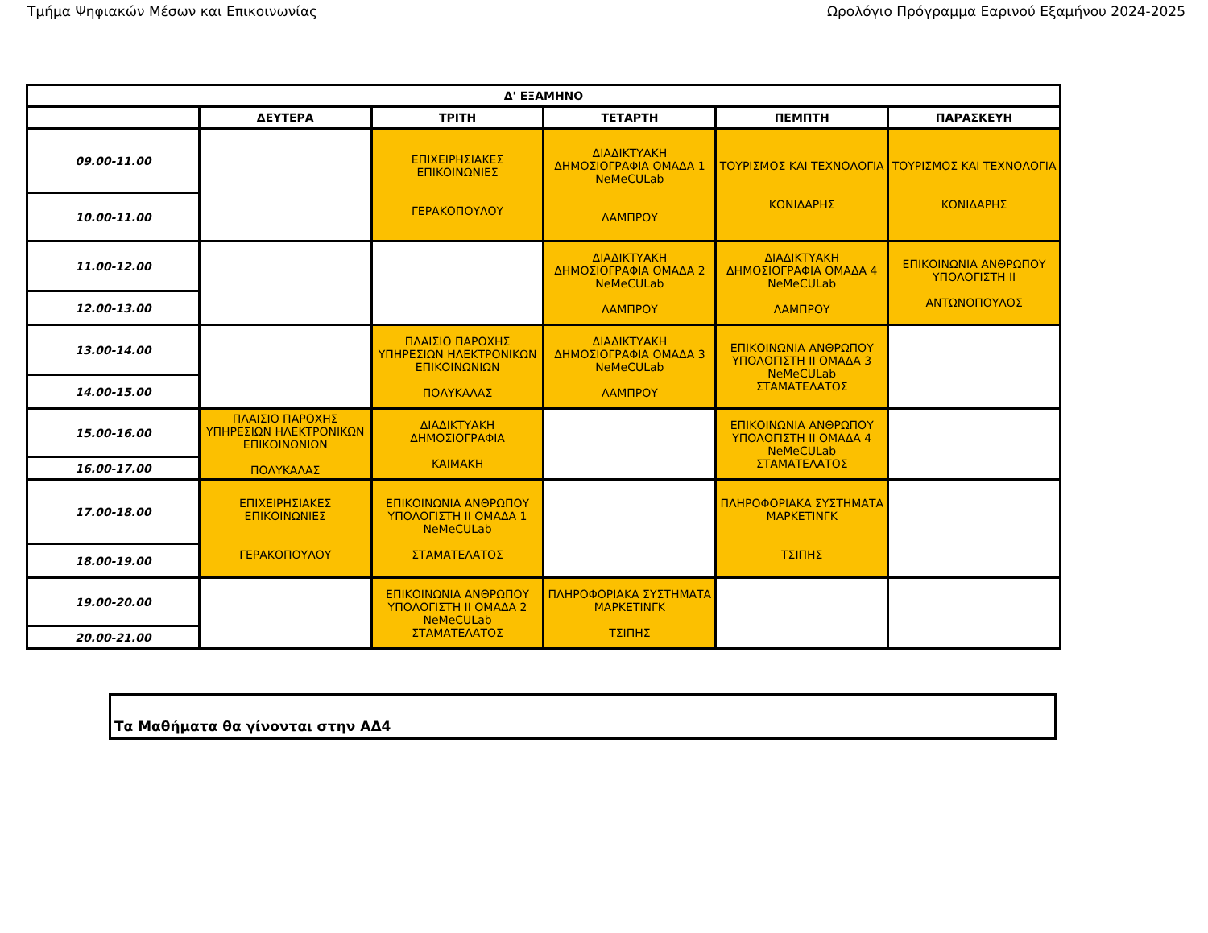Τμήμα Ψηφιακών Μέσων και Επικοινωνίας Ωρολόγιο Πρόγραμμα Εαρινού Εξαμήνου 2024-2025
| Δ' ΕΞΑΜΗΝΟ | | | | | |
| --- | --- | --- | --- | --- | --- |
| | ΔΕΥΤΕΡΑ | ΤΡΙΤΗ | ΤΕΤΑΡΤΗ | ΠΕΜΠΤΗ | ΠΑΡΑΣΚΕΥΗ |
| 09.00-11.00 | | ΕΠΙΧΕΙΡΗΣΙΑΚΕΣ ΕΠΙΚΟΙΝΩΝΙΕΣ ΓΕΡΑΚΟΠΟΥΛΟΥ | ΔΙΑΔΙΚΤΥΑΚΗ ΔΗΜΟΣΙΟΓΡΑΦΙΑ ΟΜΑΔΑ 1 NeMeCULab ΛΑΜΠΡΟΥ | ΤΟΥΡΙΣΜΟΣ ΚΑΙ ΤΕΧΝΟΛΟΓΙΑ ΚΟΝΙΔΑΡΗΣ | ΤΟΥΡΙΣΜΟΣ ΚΑΙ ΤΕΧΝΟΛΟΓΙΑ ΚΟΝΙΔΑΡΗΣ |
| 10.00-11.00 | | | | | |
| 11.00-12.00 | | | ΔΙΑΔΙΚΤΥΑΚΗ ΔΗΜΟΣΙΟΓΡΑΦΙΑ ΟΜΑΔΑ 2 NeMeCULab ΛΑΜΠΡΟΥ | ΔΙΑΔΙΚΤΥΑΚΗ ΔΗΜΟΣΙΟΓΡΑΦΙΑ ΟΜΑΔΑ 4 NeMeCULab ΛΑΜΠΡΟΥ | ΕΠΙΚΟΙΝΩΝΙΑ ΑΝΘΡΩΠΟΥ ΥΠΟΛΟΓΙΣΤΗ ΙΙ ΑΝΤΩΝΟΠΟΥΛΟΣ |
| 12.00-13.00 | | | | | |
| 13.00-14.00 | | ΠΛΑΙΣΙΟ ΠΑΡΟΧΗΣ ΥΠΗΡΕΣΙΩΝ ΗΛΕΚΤΡΟΝΙΚΩΝ ΕΠΙΚΟΙΝΩΝΙΩΝ ΠΟΛΥΚΑΛΑΣ | ΔΙΑΔΙΚΤΥΑΚΗ ΔΗΜΟΣΙΟΓΡΑΦΙΑ ΟΜΑΔΑ 3 NeMeCULab ΛΑΜΠΡΟΥ | ΕΠΙΚΟΙΝΩΝΙΑ ΑΝΘΡΩΠΟΥ ΥΠΟΛΟΓΙΣΤΗ ΙΙ ΟΜΑΔΑ 3 NeMeCULab ΣΤΑΜΑΤΕΛΑΤΟΣ | |
| 14.00-15.00 | | | | | |
| 15.00-16.00 | ΠΛΑΙΣΙΟ ΠΑΡΟΧΗΣ ΥΠΗΡΕΣΙΩΝ ΗΛΕΚΤΡΟΝΙΚΩΝ ΕΠΙΚΟΙΝΩΝΙΩΝ ΠΟΛΥΚΑΛΑΣ | ΔΙΑΔΙΚΤΥΑΚΗ ΔΗΜΟΣΙΟΓΡΑΦΙΑ ΚΑΙΜΑΚΗ | | ΕΠΙΚΟΙΝΩΝΙΑ ΑΝΘΡΩΠΟΥ ΥΠΟΛΟΓΙΣΤΗ ΙΙ ΟΜΑΔΑ 4 NeMeCULab ΣΤΑΜΑΤΕΛΑΤΟΣ | |
| 16.00-17.00 | | | | | |
| 17.00-18.00 | ΕΠΙΧΕΙΡΗΣΙΑΚΕΣ ΕΠΙΚΟΙΝΩΝΙΕΣ ΓΕΡΑΚΟΠΟΥΛΟΥ | ΕΠΙΚΟΙΝΩΝΙΑ ΑΝΘΡΩΠΟΥ ΥΠΟΛΟΓΙΣΤΗ ΙΙ ΟΜΑΔΑ 1 NeMeCULab ΣΤΑΜΑΤΕΛΑΤΟΣ | | ΠΛΗΡΟΦΟΡΙΑΚΑ ΣΥΣΤΗΜΑΤΑ ΜΑΡΚΕΤΙΝΓΚ ΤΣΙΠΗΣ | |
| 18.00-19.00 | | | | | |
| 19.00-20.00 | | ΕΠΙΚΟΙΝΩΝΙΑ ΑΝΘΡΩΠΟΥ ΥΠΟΛΟΓΙΣΤΗ ΙΙ ΟΜΑΔΑ 2 NeMeCULab ΣΤΑΜΑΤΕΛΑΤΟΣ | ΠΛΗΡΟΦΟΡΙΑΚΑ ΣΥΣΤΗΜΑΤΑ ΜΑΡΚΕΤΙΝΓΚ ΤΣΙΠΗΣ | | |
| 20.00-21.00 | | | | | |
Τα Μαθήματα θα γίνονται στην ΑΔ4